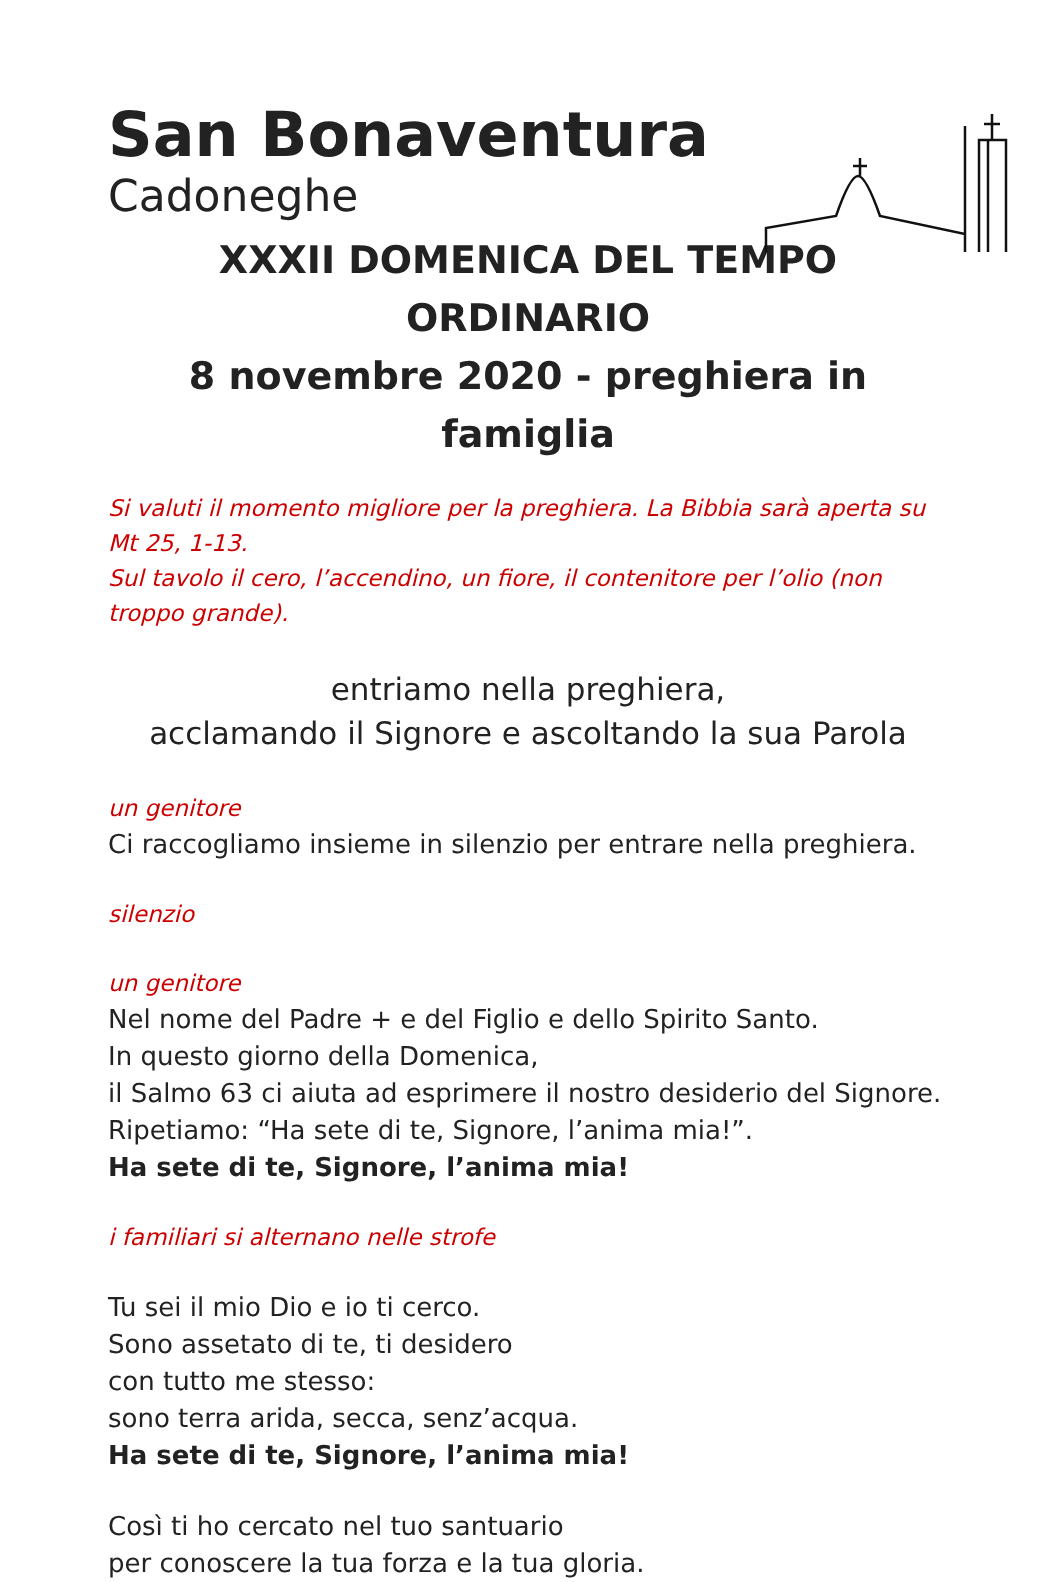San Bonaventura
Cadoneghe
XXXII DOMENICA DEL TEMPO ORDINARIO
8 novembre 2020 - preghiera in famiglia
Si valuti il momento migliore per la preghiera. La Bibbia sarà aperta su Mt 25, 1-13.
Sul tavolo il cero, l’accendino, un fiore, il contenitore per l’olio (non troppo grande).
entriamo nella preghiera,
acclamando il Signore e ascoltando la sua Parola
un genitore
Ci raccogliamo insieme in silenzio per entrare nella preghiera.
silenzio
un genitore
Nel nome del Padre + e del Figlio e dello Spirito Santo.
In questo giorno della Domenica,
il Salmo 63 ci aiuta ad esprimere il nostro desiderio del Signore.
Ripetiamo: “Ha sete di te, Signore, l’anima mia!”.
Ha sete di te, Signore, l’anima mia!
i familiari si alternano nelle strofe
Tu sei il mio Dio e io ti cerco.
Sono assetato di te, ti desidero
con tutto me stesso:
sono terra arida, secca, senz’acqua.
Ha sete di te, Signore, l’anima mia!
Così ti ho cercato nel tuo santuario
per conoscere la tua forza e la tua gloria.